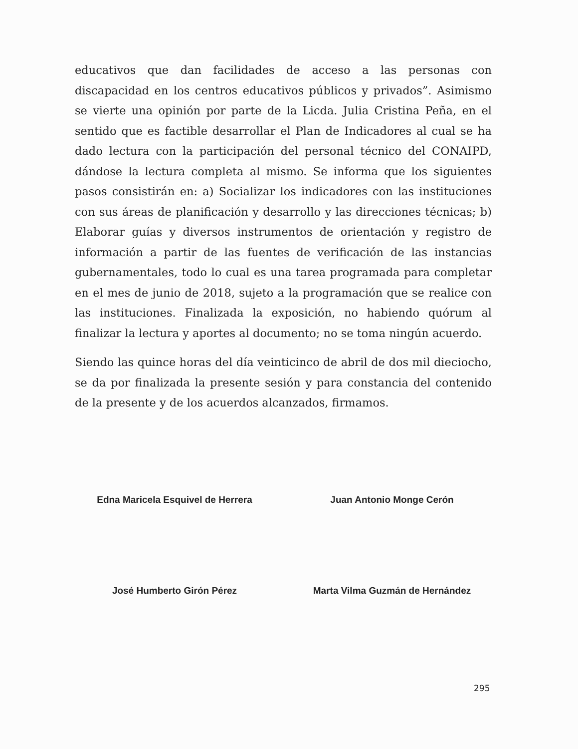educativos que dan facilidades de acceso a las personas con discapacidad en los centros educativos públicos y privados”. Asimismo se vierte una opinión por parte de la Licda. Julia Cristina Peña, en el sentido que es factible desarrollar el Plan de Indicadores al cual se ha dado lectura con la participación del personal técnico del CONAIPD, dándose la lectura completa al mismo. Se informa que los siguientes pasos consistirán en: a) Socializar los indicadores con las instituciones con sus áreas de planificación y desarrollo y las direcciones técnicas; b) Elaborar guías y diversos instrumentos de orientación y registro de información a partir de las fuentes de verificación de las instancias gubernamentales, todo lo cual es una tarea programada para completar en el mes de junio de 2018, sujeto a la programación que se realice con las instituciones. Finalizada la exposición, no habiendo quórum al finalizar la lectura y aportes al documento; no se toma ningún acuerdo.
Siendo las quince horas del día veinticinco de abril de dos mil dieciocho, se da por finalizada la presente sesión y para constancia del contenido de la presente y de los acuerdos alcanzados, firmamos.
Edna Maricela Esquivel de Herrera Juan Antonio Monge Cerón
José Humberto Girón Pérez Marta Vilma Guzmán de Hernández
295